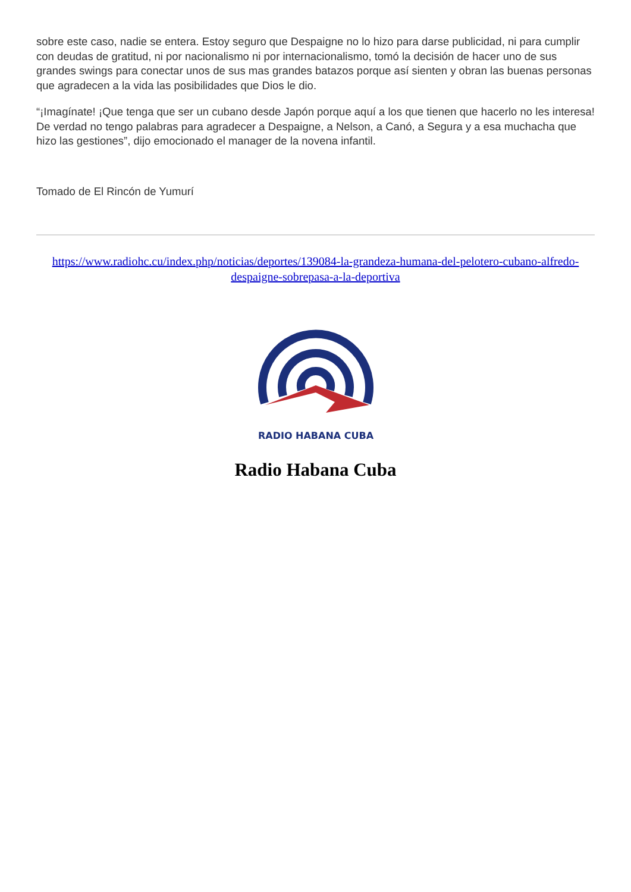sobre este caso, nadie se entera. Estoy seguro que Despaigne no lo hizo para darse publicidad, ni para cumplir con deudas de gratitud, ni por nacionalismo ni por internacionalismo, tomó la decisión de hacer uno de sus grandes swings para conectar unos de sus mas grandes batazos porque así sienten y obran las buenas personas que agradecen a la vida las posibilidades que Dios le dio.
“¡Imagínate! ¡Que tenga que ser un cubano desde Japón porque aquí a los que tienen que hacerlo no les interesa! De verdad no tengo palabras para agradecer a Despaigne, a Nelson, a Canó, a Segura y a esa muchacha que hizo las gestiones”, dijo emocionado el manager de la novena infantil.
Tomado de El Rincón de Yumurí
https://www.radiohc.cu/index.php/noticias/deportes/139084-la-grandeza-humana-del-pelotero-cubano-alfredo-despaigne-sobrepasa-a-la-deportiva
RADIO HABANA CUBA
Radio Habana Cuba